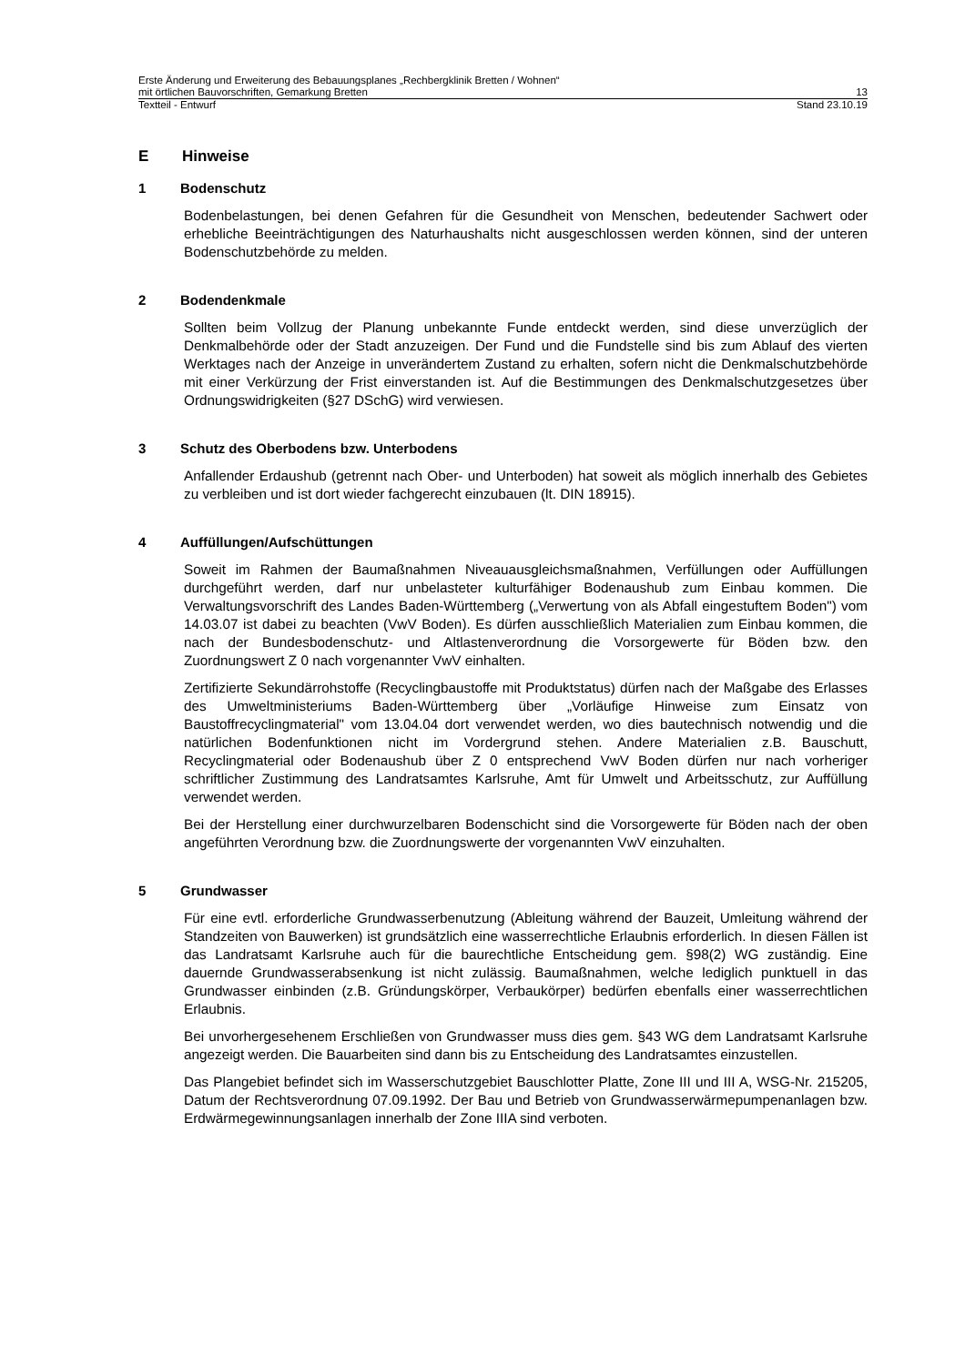Erste Änderung und Erweiterung des Bebauungsplanes „Rechbergklinik Bretten / Wohnen“
mit örtlichen Bauvorschriften, Gemarkung Bretten 13
Textteil - Entwurf Stand 23.10.19
E Hinweise
1 Bodenschutz
Bodenbelastungen, bei denen Gefahren für die Gesundheit von Menschen, bedeutender Sachwert oder erhebliche Beeinträchtigungen des Naturhaushalts nicht ausgeschlossen werden können, sind der unteren Bodenschutzbehörde zu melden.
2 Bodendenkmale
Sollten beim Vollzug der Planung unbekannte Funde entdeckt werden, sind diese unverzüglich der Denkmalbehörde oder der Stadt anzuzeigen. Der Fund und die Fundstelle sind bis zum Ablauf des vierten Werktages nach der Anzeige in unverändertem Zustand zu erhalten, sofern nicht die Denkmalschutzbehörde mit einer Verkürzung der Frist einverstanden ist. Auf die Bestimmungen des Denkmalschutzgesetzes über Ordnungswidrigkeiten (§27 DSchG) wird verwiesen.
3 Schutz des Oberbodens bzw. Unterbodens
Anfallender Erdaushub (getrennt nach Ober- und Unterboden) hat soweit als möglich innerhalb des Gebietes zu verbleiben und ist dort wieder fachgerecht einzubauen (lt. DIN 18915).
4 Auffüllungen/Aufschüttungen
Soweit im Rahmen der Baumaßnahmen Niveauausgleichsmaßnahmen, Verfüllungen oder Auffüllungen durchgeführt werden, darf nur unbelasteter kulturfähiger Bodenaushub zum Einbau kommen. Die Verwaltungsvorschrift des Landes Baden-Württemberg („Verwertung von als Abfall eingestuftem Boden") vom 14.03.07 ist dabei zu beachten (VwV Boden). Es dürfen ausschließlich Materialien zum Einbau kommen, die nach der Bundesbodenschutz- und Altlastenverordnung die Vorsorgewerte für Böden bzw. den Zuordnungswert Z 0 nach vorgenannter VwV einhalten.
Zertifizierte Sekundärrohstoffe (Recyclingbaustoffe mit Produktstatus) dürfen nach der Maßgabe des Erlasses des Umweltministeriums Baden-Württemberg über „Vorläufige Hinweise zum Einsatz von Baustoffrecyclingmaterial" vom 13.04.04 dort verwendet werden, wo dies bautechnisch notwendig und die natürlichen Bodenfunktionen nicht im Vordergrund stehen. Andere Materialien z.B. Bauschutt, Recyclingmaterial oder Bodenaushub über Z 0 entsprechend VwV Boden dürfen nur nach vorheriger schriftlicher Zustimmung des Landratsamtes Karlsruhe, Amt für Umwelt und Arbeitsschutz, zur Auffüllung verwendet werden.
Bei der Herstellung einer durchwurzelbaren Bodenschicht sind die Vorsorgewerte für Böden nach der oben angeführten Verordnung bzw. die Zuordnungswerte der vorgenannten VwV einzuhalten.
5 Grundwasser
Für eine evtl. erforderliche Grundwasserbenutzung (Ableitung während der Bauzeit, Umleitung während der Standzeiten von Bauwerken) ist grundsätzlich eine wasserrechtliche Erlaubnis erforderlich. In diesen Fällen ist das Landratsamt Karlsruhe auch für die baurechtliche Entscheidung gem. §98(2) WG zuständig. Eine dauernde Grundwasserabsenkung ist nicht zulässig. Baumaßnahmen, welche lediglich punktuell in das Grundwasser einbinden (z.B. Gründungskörper, Verbaukörper) bedürfen ebenfalls einer wasserrechtlichen Erlaubnis.
Bei unvorhergesehenem Erschließen von Grundwasser muss dies gem. §43 WG dem Landratsamt Karlsruhe angezeigt werden. Die Bauarbeiten sind dann bis zu Entscheidung des Landratsamtes einzustellen.
Das Plangebiet befindet sich im Wasserschutzgebiet Bauschlotter Platte, Zone III und III A, WSG-Nr. 215205, Datum der Rechtsverordnung 07.09.1992. Der Bau und Betrieb von Grundwasserwärmepumpenanlagen bzw. Erdwärmegewinnungsanlagen innerhalb der Zone IIIA sind verboten.